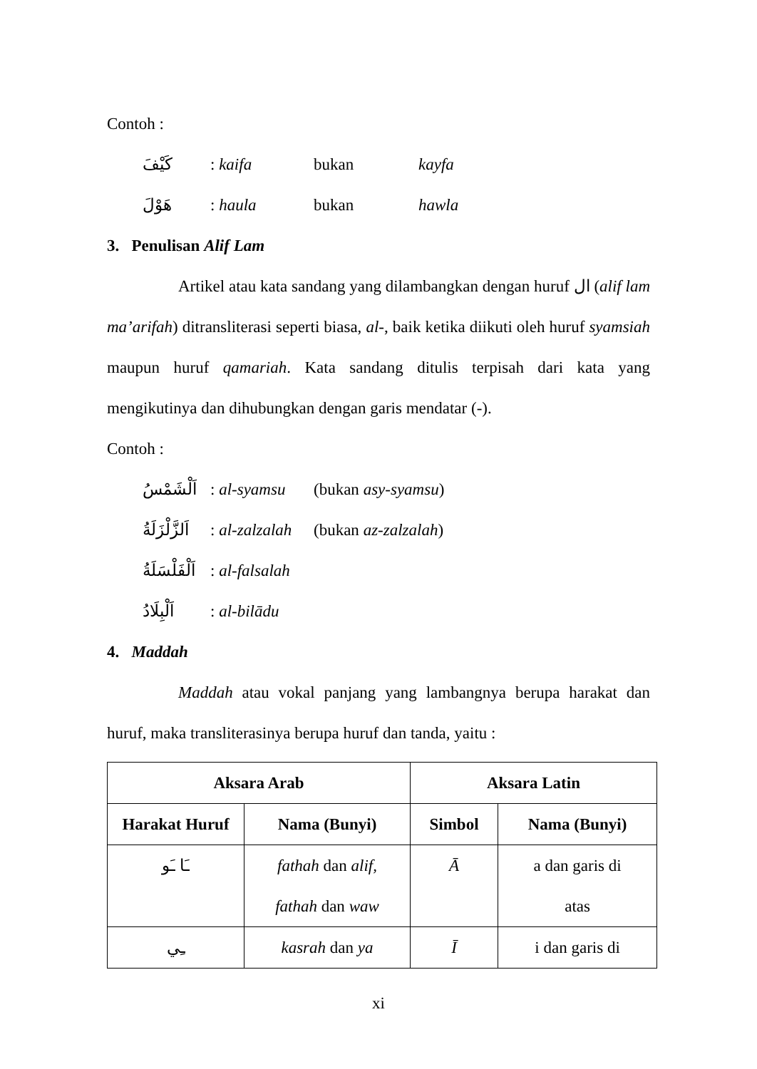Contoh :
كَيْفَ: kaifa bukan kayfa
هَوْلَ: haula bukan hawla
3. Penulisan Alif Lam
Artikel atau kata sandang yang dilambangkan dengan huruf ال (alif lam ma’arifah) ditransliterasi seperti biasa, al-, baik ketika diikuti oleh huruf syamsiah maupun huruf qamariah. Kata sandang ditulis terpisah dari kata yang mengikutinya dan dihubungkan dengan garis mendatar (-).
Contoh :
اَلْشَمْسُ: al-syamsu (bukan asy-syamsu)
اَلزَّلْزَلَةُ: al-zalzalah (bukan az-zalzalah)
اَلْفَلْسَلَةُ: al-falsalah
اَلْبِلَادُ: al-bilādu
4. Maddah
Maddah atau vokal panjang yang lambangnya berupa harakat dan huruf, maka transliterasinya berupa huruf dan tanda, yaitu :
| Aksara Arab | | Aksara Latin | |
| --- | --- | --- | --- |
| Harakat Huruf | Nama (Bunyi) | Simbol | Nama (Bunyi) |
| ـَا ـَو | fathah dan alif, fathah dan waw | Ā | a dan garis di atas |
| ـِي | kasrah dan ya | Ī | i dan garis di |
xi